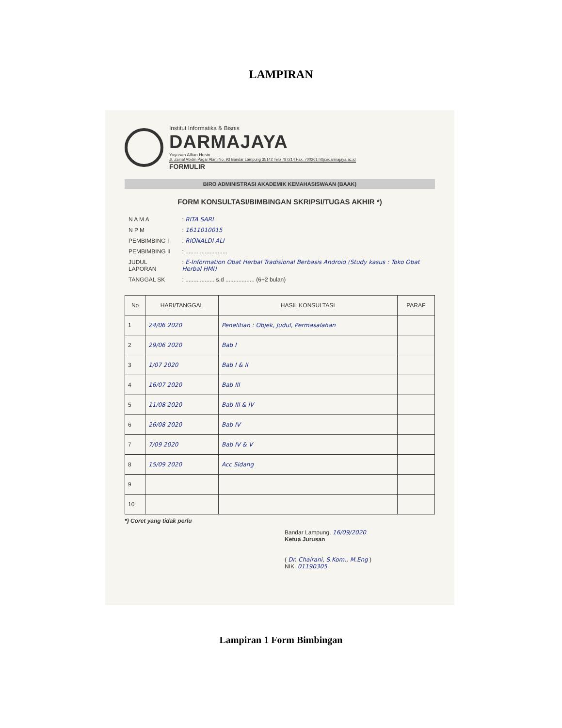LAMPIRAN
Institut Informatika & Bisnis
DARMAJAYA
Yayasan Alfian Husin
Jl. Zainal Abidin Pagar Alam No. 93 Bandar Lampung 35142 Telp 787214 Fax. 700261 http://darmajaya.ac.id
FORMULIR
BIRO ADMINISTRASI AKADEMIK KEMAHASISWAAN (BAAK)
FORM KONSULTASI/BIMBINGAN SKRIPSI/TUGAS AKHIR *)
| N A M A | : RITA SARI |
| N P M | : 1611010015 |
| PEMBIMBING I | : RIONALDI ALI |
| PEMBIMBING II | : .......................... |
| JUDUL LAPORAN | : E-Information Obat Herbal Tradisional Berbasis Android (Study kasus : Toko Obat Herbal HMI) |
| TANGGAL SK | : .................. s.d .................. (6+2 bulan) |
| No | HARI/TANGGAL | HASIL KONSULTASI | PARAF |
| --- | --- | --- | --- |
| 1 | 24/06 2020 | Penelitian : Objek, Judul, Permasalahan | |
| 2 | 29/06 2020 | Bab I | |
| 3 | 1/07 2020 | Bab I & II | |
| 4 | 16/07 2020 | Bab III | |
| 5 | 11/08 2020 | Bab III & IV | |
| 6 | 26/08 2020 | Bab IV | |
| 7 | 7/09 2020 | Bab IV & V | |
| 8 | 15/09 2020 | Acc Sidang | |
| 9 | | | |
| 10 | | | |
*) Coret yang tidak perlu
Bandar Lampung, 16/09/2020
Ketua Jurusan
( Dr. Chairani, S.Kom., M.Eng )
NIK. 01190305
Lampiran 1 Form Bimbingan